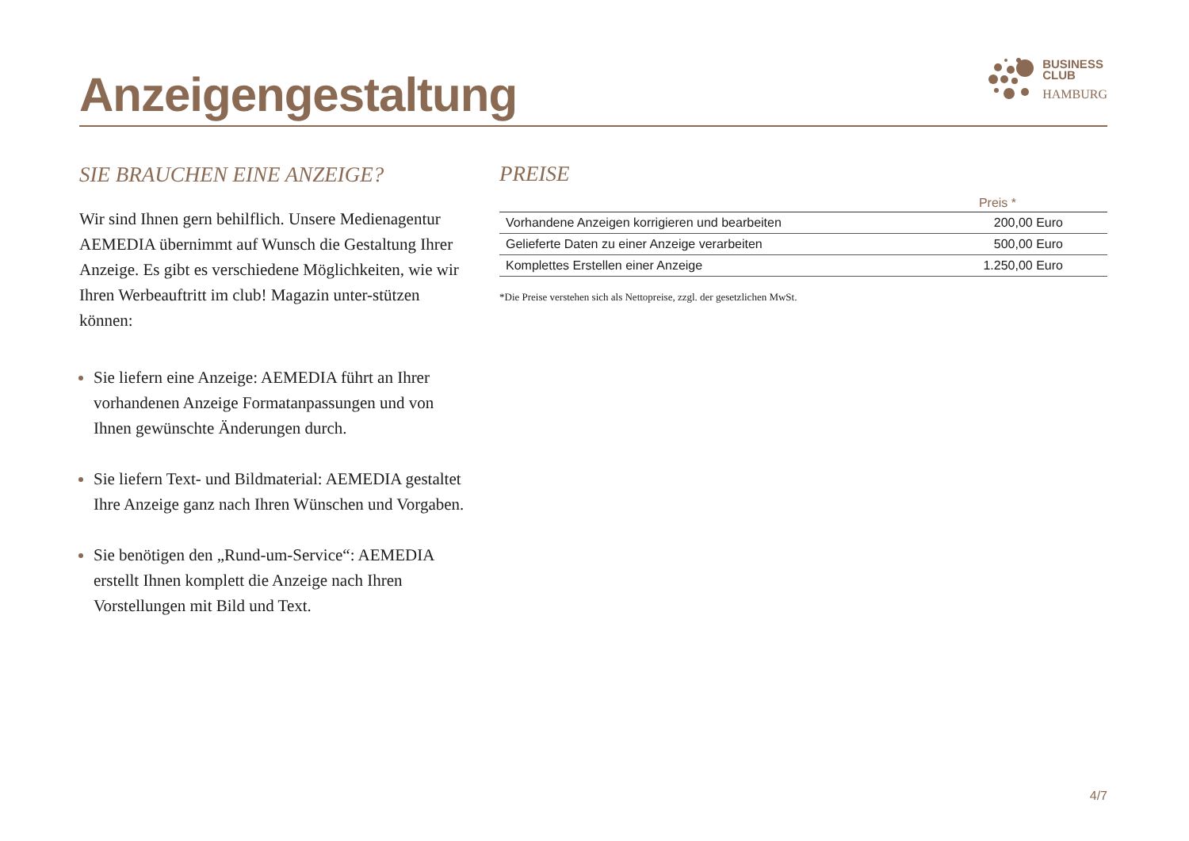Anzeigengestaltung
BUSINESS
CLUB
HAMBURG
SIE BRAUCHEN EINE ANZEIGE?
Wir sind Ihnen gern behilflich. Unsere Medienagentur AEMEDIA übernimmt auf Wunsch die Gestaltung Ihrer Anzeige. Es gibt es verschiedene Möglichkeiten, wie wir Ihren Werbeauftritt im club! Magazin unter-stützen können:
Sie liefern eine Anzeige: AEMEDIA führt an Ihrer vorhandenen Anzeige Formatanpassungen und von Ihnen gewünschte Änderungen durch.
Sie liefern Text- und Bildmaterial: AEMEDIA gestaltet Ihre Anzeige ganz nach Ihren Wünschen und Vorgaben.
Sie benötigen den „Rund-um-Service“: AEMEDIA erstellt Ihnen komplett die Anzeige nach Ihren Vorstellungen mit Bild und Text.
PREISE
| | Preis * |
| --- | --- |
| Vorhandene Anzeigen korrigieren und bearbeiten | 200,00 Euro |
| Gelieferte Daten zu einer Anzeige verarbeiten | 500,00 Euro |
| Komplettes Erstellen einer Anzeige | 1.250,00 Euro |
*Die Preise verstehen sich als Nettopreise, zzgl. der gesetzlichen MwSt.
4/7